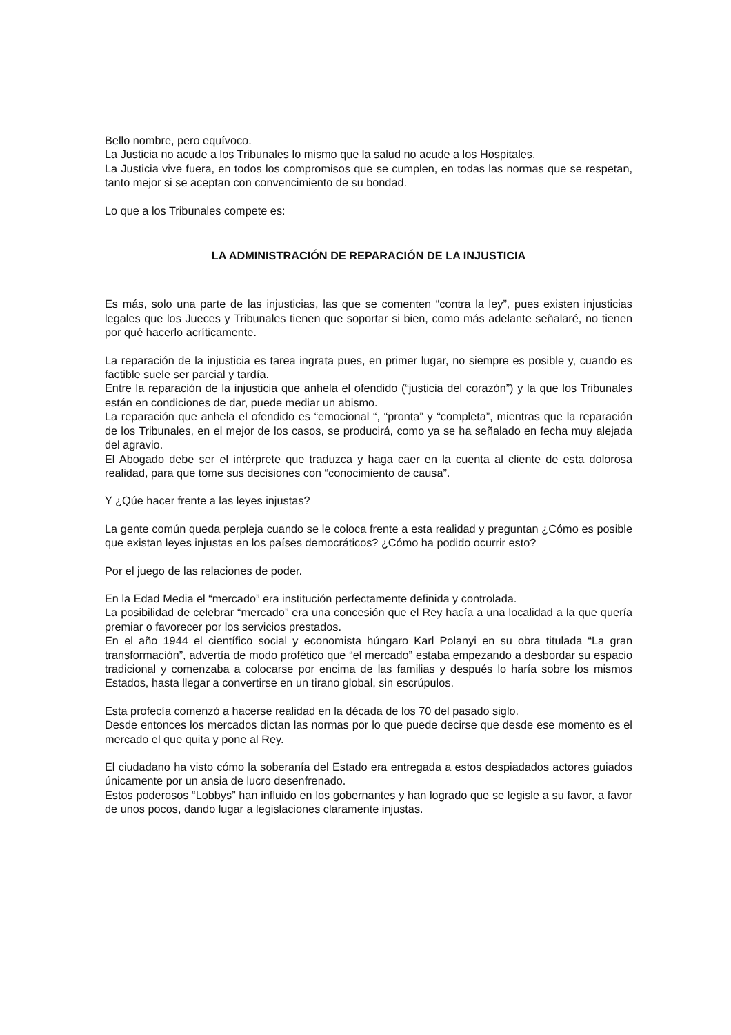Bello nombre, pero equívoco.
La Justicia no acude a los Tribunales lo mismo que la salud no acude a los Hospitales.
La Justicia vive fuera, en todos los compromisos que se cumplen, en todas las normas que se respetan, tanto mejor si se aceptan con convencimiento de su bondad.
Lo que a los Tribunales compete es:
LA ADMINISTRACIÓN DE REPARACIÓN DE LA INJUSTICIA
Es más, solo una parte de las injusticias, las que se comenten “contra la ley”, pues existen injusticias legales que los Jueces y Tribunales tienen que soportar si bien, como más adelante señalaré, no tienen por qué hacerlo acríticamente.
La reparación de la injusticia es tarea ingrata pues, en primer lugar, no siempre es posible y, cuando es factible suele ser parcial y tardía.
Entre la reparación de la injusticia que anhela el ofendido (“justicia del corazón”) y la que los Tribunales están en condiciones de dar, puede mediar un abismo.
La reparación que anhela el ofendido es “emocional “, “pronta” y “completa”, mientras que la reparación de los Tribunales, en el mejor de los casos, se producirá, como ya se ha señalado en fecha muy alejada del agravio.
El Abogado debe ser el intérprete que traduzca y haga caer en la cuenta al cliente de esta dolorosa realidad, para que tome sus decisiones con “conocimiento de causa”.
Y ¿Qúe hacer frente a las leyes injustas?
La gente común queda perpleja cuando se le coloca frente a esta realidad y preguntan ¿Cómo es posible que existan leyes injustas en los países democráticos? ¿Cómo ha podido ocurrir esto?
Por el juego de las relaciones de poder.
En la Edad Media el “mercado” era institución perfectamente definida y controlada.
La posibilidad de celebrar “mercado” era una concesión que el Rey hacía a una localidad a la que quería premiar o favorecer por los servicios prestados.
En el año 1944 el científico social y economista húngaro Karl Polanyi en su obra titulada “La gran transformación”, advertía de modo profético que “el mercado” estaba empezando a desbordar su espacio tradicional y comenzaba a colocarse por encima de las familias y después lo haría sobre los mismos Estados, hasta llegar a convertirse en un tirano global, sin escrúpulos.
Esta profecía comenzó a hacerse realidad en la década de los 70 del pasado siglo.
Desde entonces los mercados dictan las normas por lo que puede decirse que desde ese momento es el mercado el que quita y pone al Rey.
El ciudadano ha visto cómo la soberanía del Estado era entregada a estos despiadados actores guiados únicamente por un ansia de lucro desenfrenado.
Estos poderosos “Lobbys” han influido en los gobernantes y han logrado que se legisle a su favor, a favor de unos pocos, dando lugar a legislaciones claramente injustas.